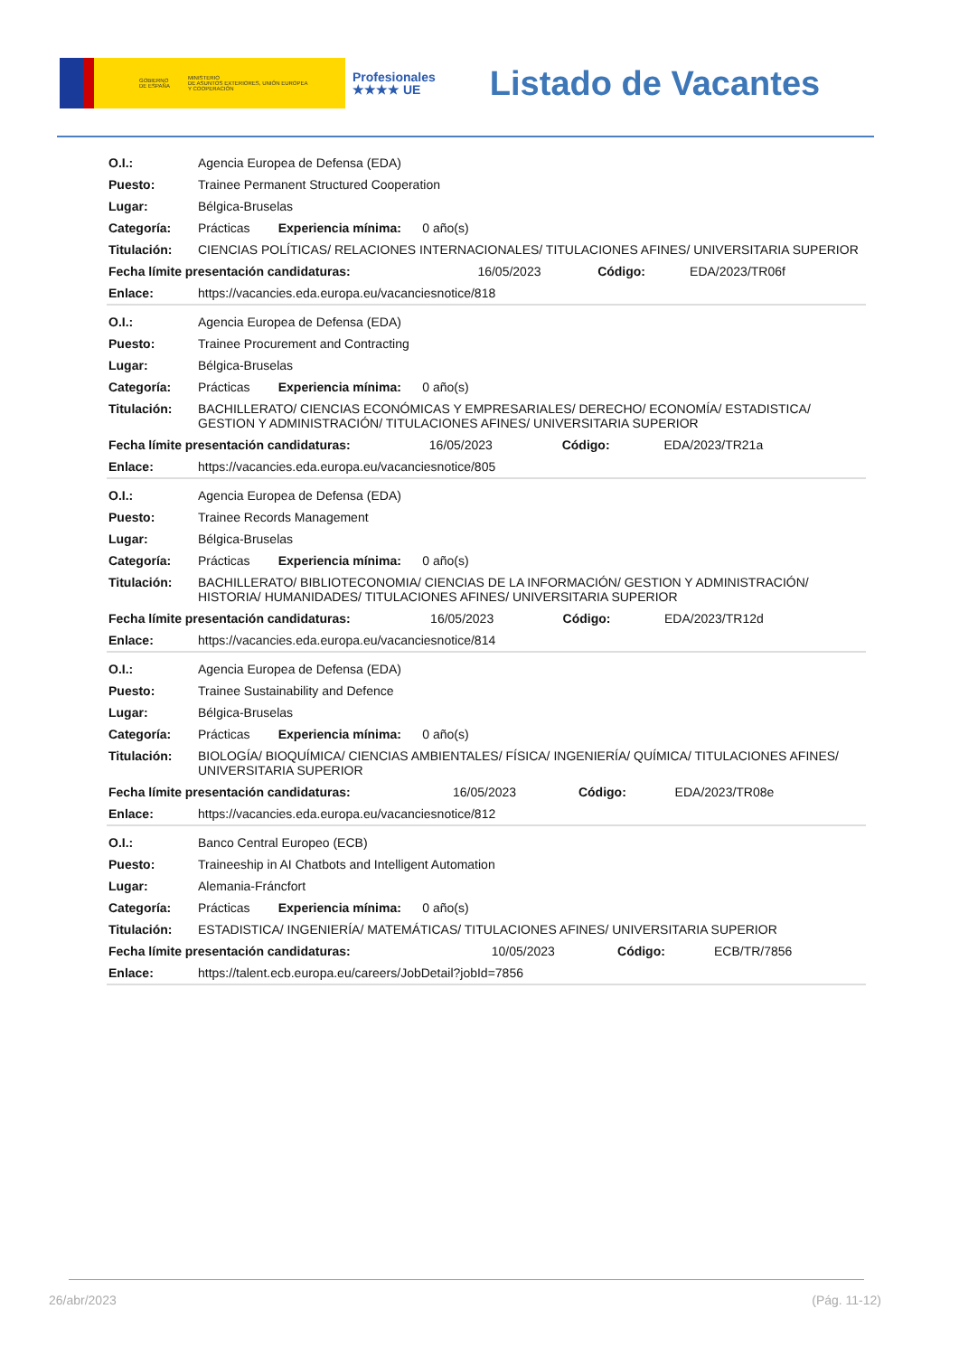GOBIERNO
DE ESPAÑA MINISTERIO
DE ASUNTOS EXTERIORES, UNIÓN EUROPEA
Y COOPERACIÓN
Profesionales
★★★★ UE
Listado de Vacantes
| O.I.: | Agencia Europea de Defensa (EDA) | | | |
| Puesto: | Trainee Permanent Structured Cooperation | | | |
| Lugar: | Bélgica-Bruselas | | | |
| Categoría: | Prácticas Experiencia mínima: 0 año(s) | | | |
| Titulación: | CIENCIAS POLÍTICAS/ RELACIONES INTERNACIONALES/ TITULACIONES AFINES/ UNIVERSITARIA SUPERIOR | | | |
| Fecha límite presentación candidaturas: | | 16/05/2023 | Código: | EDA/2023/TR06f |
| Enlace: | https://vacancies.eda.europa.eu/vacanciesnotice/818 | | | |
| O.I.: | Agencia Europea de Defensa (EDA) | | | |
| Puesto: | Trainee Procurement and Contracting | | | |
| Lugar: | Bélgica-Bruselas | | | |
| Categoría: | Prácticas Experiencia mínima: 0 año(s) | | | |
| Titulación: | BACHILLERATO/ CIENCIAS ECONÓMICAS Y EMPRESARIALES/ DERECHO/ ECONOMÍA/ ESTADISTICA/ GESTION Y ADMINISTRACIÓN/ TITULACIONES AFINES/ UNIVERSITARIA SUPERIOR | | | |
| Fecha límite presentación candidaturas: | | 16/05/2023 | Código: | EDA/2023/TR21a |
| Enlace: | https://vacancies.eda.europa.eu/vacanciesnotice/805 | | | |
| O.I.: | Agencia Europea de Defensa (EDA) | | | |
| Puesto: | Trainee Records Management | | | |
| Lugar: | Bélgica-Bruselas | | | |
| Categoría: | Prácticas Experiencia mínima: 0 año(s) | | | |
| Titulación: | BACHILLERATO/ BIBLIOTECONOMIA/ CIENCIAS DE LA INFORMACIÓN/ GESTION Y ADMINISTRACIÓN/ HISTORIA/ HUMANIDADES/ TITULACIONES AFINES/ UNIVERSITARIA SUPERIOR | | | |
| Fecha límite presentación candidaturas: | | 16/05/2023 | Código: | EDA/2023/TR12d |
| Enlace: | https://vacancies.eda.europa.eu/vacanciesnotice/814 | | | |
| O.I.: | Agencia Europea de Defensa (EDA) | | | |
| Puesto: | Trainee Sustainability and Defence | | | |
| Lugar: | Bélgica-Bruselas | | | |
| Categoría: | Prácticas Experiencia mínima: 0 año(s) | | | |
| Titulación: | BIOLOGÍA/ BIOQUÍMICA/ CIENCIAS AMBIENTALES/ FÍSICA/ INGENIERÍA/ QUÍMICA/ TITULACIONES AFINES/ UNIVERSITARIA SUPERIOR | | | |
| Fecha límite presentación candidaturas: | | 16/05/2023 | Código: | EDA/2023/TR08e |
| Enlace: | https://vacancies.eda.europa.eu/vacanciesnotice/812 | | | |
| O.I.: | Banco Central Europeo (ECB) | | | |
| Puesto: | Traineeship in AI Chatbots and Intelligent Automation | | | |
| Lugar: | Alemania-Fráncfort | | | |
| Categoría: | Prácticas Experiencia mínima: 0 año(s) | | | |
| Titulación: | ESTADISTICA/ INGENIERÍA/ MATEMÁTICAS/ TITULACIONES AFINES/ UNIVERSITARIA SUPERIOR | | | |
| Fecha límite presentación candidaturas: | | 10/05/2023 | Código: | ECB/TR/7856 |
| Enlace: | https://talent.ecb.europa.eu/careers/JobDetail?jobId=7856 | | | |
26/abr/2023 (Pág. 11-12)